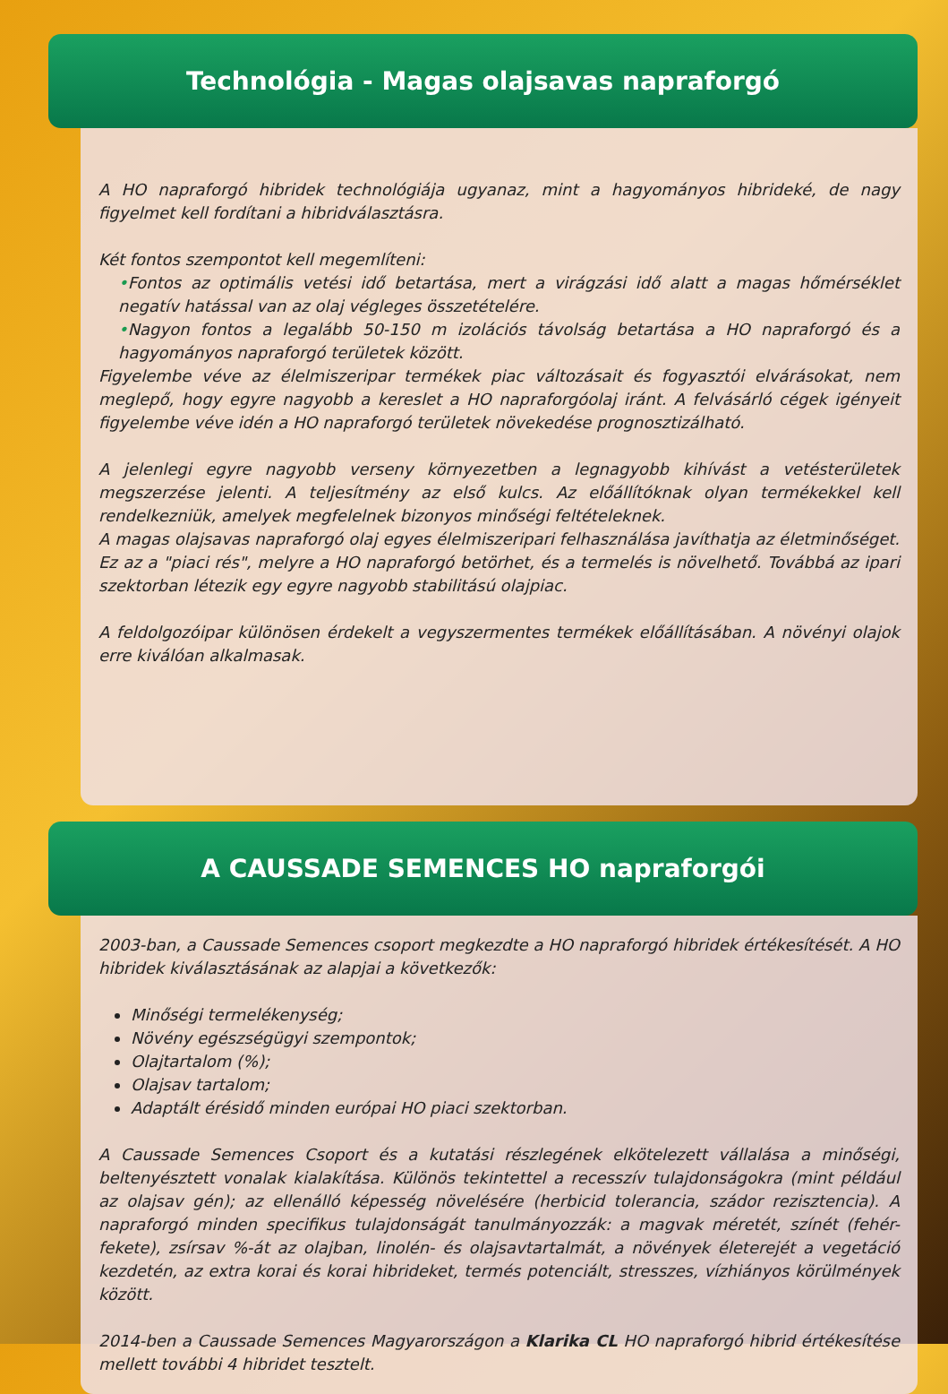Technológia - Magas olajsavas napraforgó
A HO napraforgó hibridek technológiája ugyanaz, mint a hagyományos hibrideké, de nagy figyelmet kell fordítani a hibridválasztásra.
Két fontos szempontot kell megemlíteni:
•Fontos az optimális vetési idő betartása, mert a virágzási idő alatt a magas hőmérséklet negatív hatással van az olaj végleges összetételére.
•Nagyon fontos a legalább 50-150 m izolációs távolság betartása a HO napraforgó és a hagyományos napraforgó területek között.
Figyelembe véve az élelmiszeripar termékek piac változásait és fogyasztói elvárásokat, nem meglepő, hogy egyre nagyobb a kereslet a HO napraforgóolaj iránt. A felvásárló cégek igényeit figyelembe véve idén a HO napraforgó területek növekedése prognosztizálható.
A jelenlegi egyre nagyobb verseny környezetben a legnagyobb kihívást a vetésterületek megszerzése jelenti. A teljesítmény az első kulcs. Az előállítóknak olyan termékekkel kell rendelkezniük, amelyek megfelelnek bizonyos minőségi feltételeknek.
A magas olajsavas napraforgó olaj egyes élelmiszeripari felhasználása javíthatja az életminőséget. Ez az a "piaci rés", melyre a HO napraforgó betörhet, és a termelés is növelhető. Továbbá az ipari szektorban létezik egy egyre nagyobb stabilitású olajpiac.
A feldolgozóipar különösen érdekelt a vegyszermentes termékek előállításában. A növényi olajok erre kiválóan alkalmasak.
A CAUSSADE SEMENCES HO napraforgói
2003-ban, a Caussade Semences csoport megkezdte a HO napraforgó hibridek értékesítését. A HO hibridek kiválasztásának az alapjai a következők:
Minőségi termelékenység;
Növény egészségügyi szempontok;
Olajtartalom (%);
Olajsav tartalom;
Adaptált érésidő minden európai HO piaci szektorban.
A Caussade Semences Csoport és a kutatási részlegének elkötelezett vállalása a minőségi, beltenyésztett vonalak kialakítása. Különös tekintettel a recesszív tulajdonságokra (mint például az olajsav gén); az ellenálló képesség növelésére (herbicid tolerancia, szádor rezisztencia). A napraforgó minden specifikus tulajdonságát tanulmányozzák: a magvak méretét, színét (fehér-fekete), zsírsav %-át az olajban, linolén- és olajsavtartalmát, a növények életerejét a vegetáció kezdetén, az extra korai és korai hibrideket, termés potenciált, stresszes, vízhiányos körülmények között.
2014-ben a Caussade Semences Magyarországon a Klarika CL HO napraforgó hibrid értékesítése mellett további 4 hibridet tesztelt.